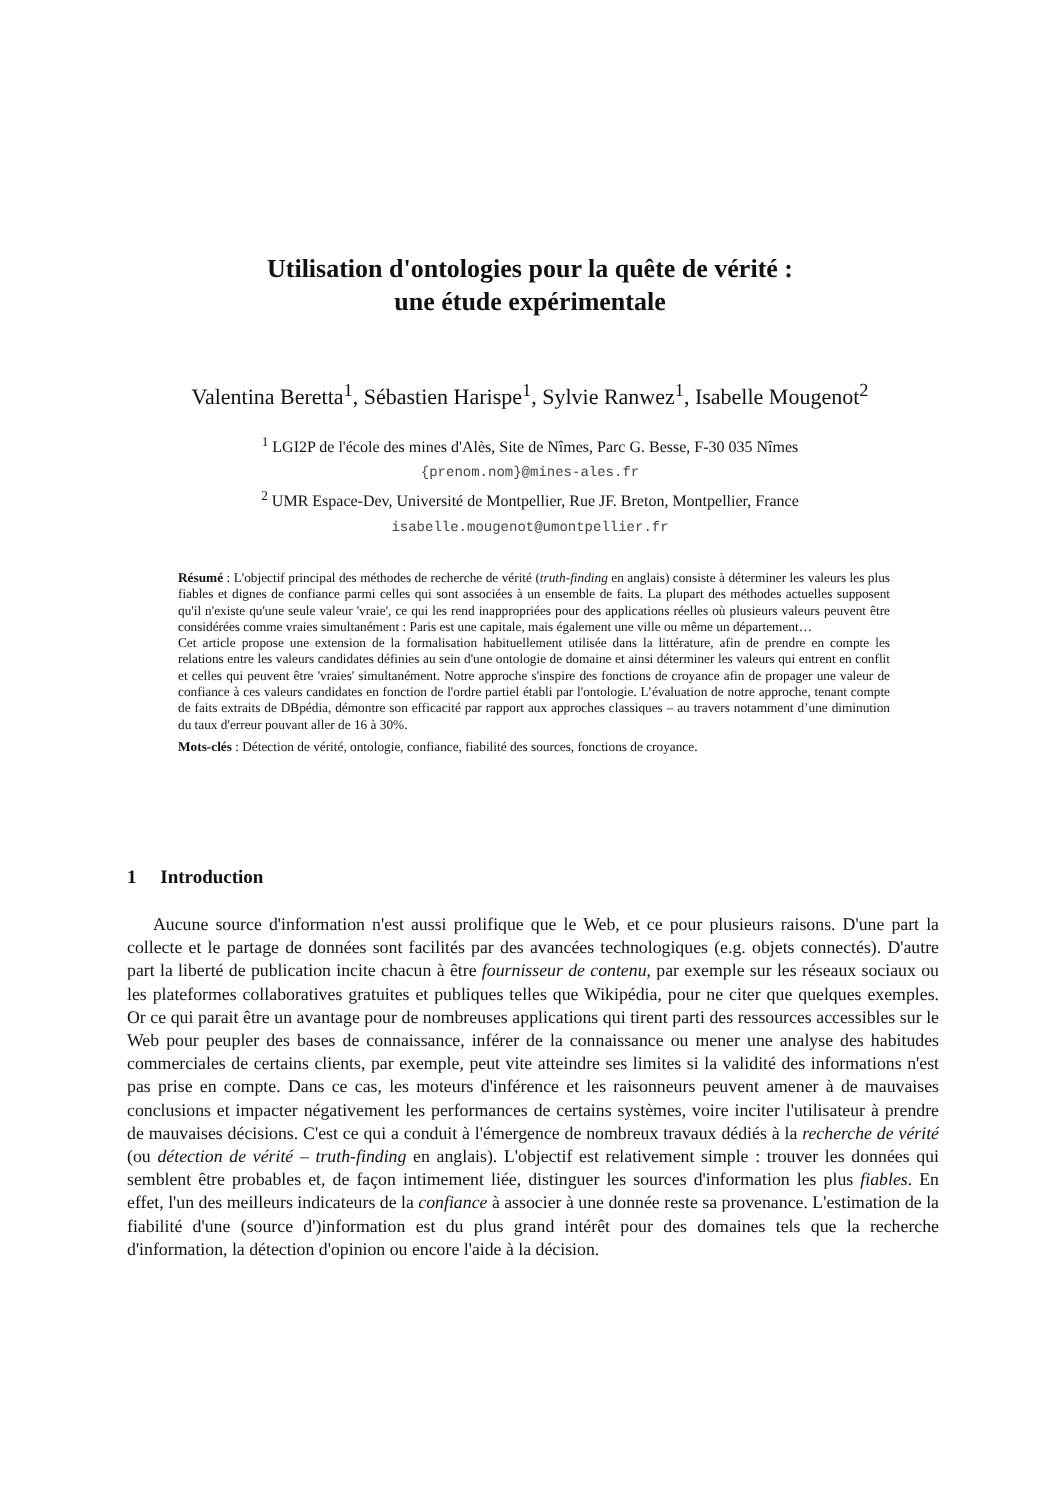Utilisation d'ontologies pour la quête de vérité :
une étude expérimentale
Valentina Beretta<sup>1</sup>, Sébastien Harispe<sup>1</sup>, Sylvie Ranwez<sup>1</sup>, Isabelle Mougenot<sup>2</sup>
<sup>1</sup> LGI2P de l'école des mines d'Alès, Site de Nîmes, Parc G. Besse, F-30 035 Nîmes
{prenom.nom}@mines-ales.fr
<sup>2</sup> UMR Espace-Dev, Université de Montpellier, Rue JF. Breton, Montpellier, France
isabelle.mougenot@umontpellier.fr
Résumé : L'objectif principal des méthodes de recherche de vérité (truth-finding en anglais) consiste à déterminer les valeurs les plus fiables et dignes de confiance parmi celles qui sont associées à un ensemble de faits. La plupart des méthodes actuelles supposent qu'il n'existe qu'une seule valeur 'vraie', ce qui les rend inappropriées pour des applications réelles où plusieurs valeurs peuvent être considérées comme vraies simultanément : Paris est une capitale, mais également une ville ou même un département…
Cet article propose une extension de la formalisation habituellement utilisée dans la littérature, afin de prendre en compte les relations entre les valeurs candidates définies au sein d'une ontologie de domaine et ainsi déterminer les valeurs qui entrent en conflit et celles qui peuvent être 'vraies' simultanément. Notre approche s'inspire des fonctions de croyance afin de propager une valeur de confiance à ces valeurs candidates en fonction de l'ordre partiel établi par l'ontologie. L’évaluation de notre approche, tenant compte de faits extraits de DBpédia, démontre son efficacité par rapport aux approches classiques – au travers notamment d’une diminution du taux d'erreur pouvant aller de 16 à 30%.
Mots-clés : Détection de vérité, ontologie, confiance, fiabilité des sources, fonctions de croyance.
1 Introduction
Aucune source d'information n'est aussi prolifique que le Web, et ce pour plusieurs raisons. D'une part la collecte et le partage de données sont facilités par des avancées technologiques (e.g. objets connectés). D'autre part la liberté de publication incite chacun à être fournisseur de contenu, par exemple sur les réseaux sociaux ou les plateformes collaboratives gratuites et publiques telles que Wikipédia, pour ne citer que quelques exemples. Or ce qui parait être un avantage pour de nombreuses applications qui tirent parti des ressources accessibles sur le Web pour peupler des bases de connaissance, inférer de la connaissance ou mener une analyse des habitudes commerciales de certains clients, par exemple, peut vite atteindre ses limites si la validité des informations n'est pas prise en compte. Dans ce cas, les moteurs d'inférence et les raisonneurs peuvent amener à de mauvaises conclusions et impacter négativement les performances de certains systèmes, voire inciter l'utilisateur à prendre de mauvaises décisions. C'est ce qui a conduit à l'émergence de nombreux travaux dédiés à la recherche de vérité (ou détection de vérité – truth-finding en anglais). L'objectif est relativement simple : trouver les données qui semblent être probables et, de façon intimement liée, distinguer les sources d'information les plus fiables. En effet, l'un des meilleurs indicateurs de la confiance à associer à une donnée reste sa provenance. L'estimation de la fiabilité d'une (source d')information est du plus grand intérêt pour des domaines tels que la recherche d'information, la détection d'opinion ou encore l'aide à la décision.